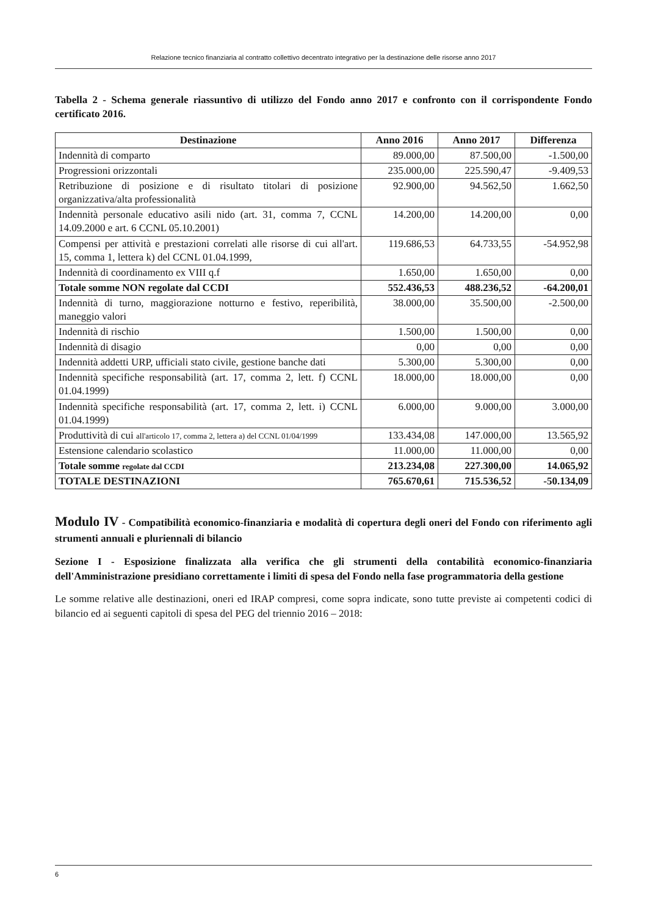Relazione tecnico finanziaria al contratto collettivo decentrato integrativo per la destinazione delle risorse anno 2017
Tabella 2 - Schema generale riassuntivo di utilizzo del Fondo anno 2017 e confronto con il corrispondente Fondo certificato 2016.
| Destinazione | Anno 2016 | Anno 2017 | Differenza |
| --- | --- | --- | --- |
| Indennità di comparto | 89.000,00 | 87.500,00 | -1.500,00 |
| Progressioni orizzontali | 235.000,00 | 225.590,47 | -9.409,53 |
| Retribuzione di posizione e di risultato titolari di posizione organizzativa/alta professionalità | 92.900,00 | 94.562,50 | 1.662,50 |
| Indennità personale educativo asili nido (art. 31, comma 7, CCNL 14.09.2000 e art. 6 CCNL 05.10.2001) | 14.200,00 | 14.200,00 | 0,00 |
| Compensi per attività e prestazioni correlati alle risorse di cui all'art. 15, comma 1, lettera k) del CCNL 01.04.1999, | 119.686,53 | 64.733,55 | -54.952,98 |
| Indennità di coordinamento ex VIII q.f | 1.650,00 | 1.650,00 | 0,00 |
| Totale somme NON regolate dal CCDI | 552.436,53 | 488.236,52 | -64.200,01 |
| Indennità di turno, maggiorazione notturno e festivo, reperibilità, maneggio valori | 38.000,00 | 35.500,00 | -2.500,00 |
| Indennità di rischio | 1.500,00 | 1.500,00 | 0,00 |
| Indennità di disagio | 0,00 | 0,00 | 0,00 |
| Indennità addetti URP, ufficiali stato civile, gestione banche dati | 5.300,00 | 5.300,00 | 0,00 |
| Indennità specifiche responsabilità (art. 17, comma 2, lett. f) CCNL 01.04.1999) | 18.000,00 | 18.000,00 | 0,00 |
| Indennità specifiche responsabilità (art. 17, comma 2, lett. i) CCNL 01.04.1999) | 6.000,00 | 9.000,00 | 3.000,00 |
| Produttività di cui all'articolo 17, comma 2, lettera a) del CCNL 01/04/1999 | 133.434,08 | 147.000,00 | 13.565,92 |
| Estensione calendario scolastico | 11.000,00 | 11.000,00 | 0,00 |
| Totale somme regolate dal CCDI | 213.234,08 | 227.300,00 | 14.065,92 |
| TOTALE DESTINAZIONI | 765.670,61 | 715.536,52 | -50.134,09 |
Modulo IV - Compatibilità economico-finanziaria e modalità di copertura degli oneri del Fondo con riferimento agli strumenti annuali e pluriennali di bilancio
Sezione I - Esposizione finalizzata alla verifica che gli strumenti della contabilità economico-finanziaria dell'Amministrazione presidiano correttamente i limiti di spesa del Fondo nella fase programmatoria della gestione
Le somme relative alle destinazioni, oneri ed IRAP compresi, come sopra indicate, sono tutte previste ai competenti codici di bilancio ed ai seguenti capitoli di spesa del PEG del triennio 2016 – 2018:
6